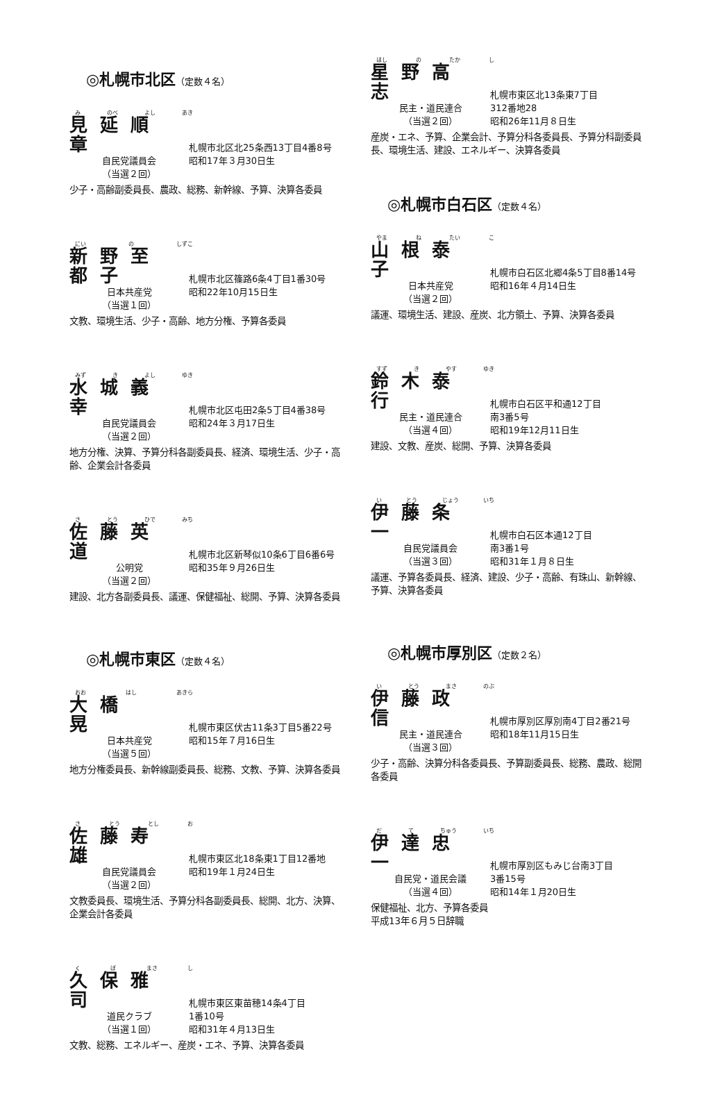◎札幌市北区（定数４名）
み のべ よし あき
見延順章 札幌市北区北25条西13丁目4番8号
自民党議員会 昭和17年３月30日生
（当選２回）
少子・高齢副委員長、農政、総務、新幹線、予算、決算各委員
にい の しずこ
新野至都子 札幌市北区篠路6条4丁目1番30号
日本共産党 昭和22年10月15日生
（当選１回）
文教、環境生活、少子・高齢、地方分権、予算各委員
みず き よし ゆき
水城義幸 札幌市北区屯田2条5丁目4番38号
自民党議員会 昭和24年３月17日生
（当選２回）
地方分権、決算、予算分科各副委員長、経済、環境生活、少子・高齢、企業会計各委員
さ とう ひで みち
佐藤英道 札幌市北区新琴似10条6丁目6番6号
公明党 昭和35年９月26日生
（当選２回）
建設、北方各副委員長、議運、保健福祉、総開、予算、決算各委員
◎札幌市東区（定数４名）
おお はし あきら
大橋　晃 札幌市東区伏古11条3丁目5番22号
日本共産党 昭和15年７月16日生
（当選５回）
地方分権委員長、新幹線副委員長、総務、文教、予算、決算各委員
さ とう とし お
佐藤寿雄 札幌市東区北18条東1丁目12番地
自民党議員会 昭和19年１月24日生
（当選２回）
文教委員長、環境生活、予算分科各副委員長、総開、北方、決算、企業会計各委員
く ぼ まさ し
久保雅司 札幌市東区東苗穂14条4丁目
道民クラブ 1番10号
（当選１回） 昭和31年４月13日生
文教、総務、エネルギー、産炭・エネ、予算、決算各委員
ほし の たか し
星野高志 札幌市東区北13条東7丁目
民主・道民連合 312番地28
（当選２回） 昭和26年11月８日生
産炭・エネ、予算、企業会計、予算分科各委員長、予算分科副委員長、環境生活、建設、エネルギー、決算各委員
◎札幌市白石区（定数４名）
やま ね たい こ
山根泰子 札幌市白石区北郷4条5丁目8番14号
日本共産党 昭和16年４月14日生
（当選２回）
議運、環境生活、建設、産炭、北方領土、予算、決算各委員
すず き やす ゆき
鈴木泰行 札幌市白石区平和通12丁目
民主・道民連合 南3番5号
（当選４回） 昭和19年12月11日生
建設、文教、産炭、総開、予算、決算各委員
い とう じょう いち
伊藤条一 札幌市白石区本通12丁目
自民党議員会 南3番1号
（当選３回） 昭和31年１月８日生
議運、予算各委員長、経済、建設、少子・高齢、有珠山、新幹線、予算、決算各委員
◎札幌市厚別区（定数２名）
い とう まさ のぶ
伊藤政信 札幌市厚別区厚別南4丁目2番21号
民主・道民連合 昭和18年11月15日生
（当選３回）
少子・高齢、決算分科各委員長、予算副委員長、総務、農政、総開各委員
だ て ちゅう いち
伊達忠一 札幌市厚別区もみじ台南3丁目
自民党・道民会議 3番15号
（当選４回） 昭和14年１月20日生
保健福祉、北方、予算各委員
平成13年６月５日辞職